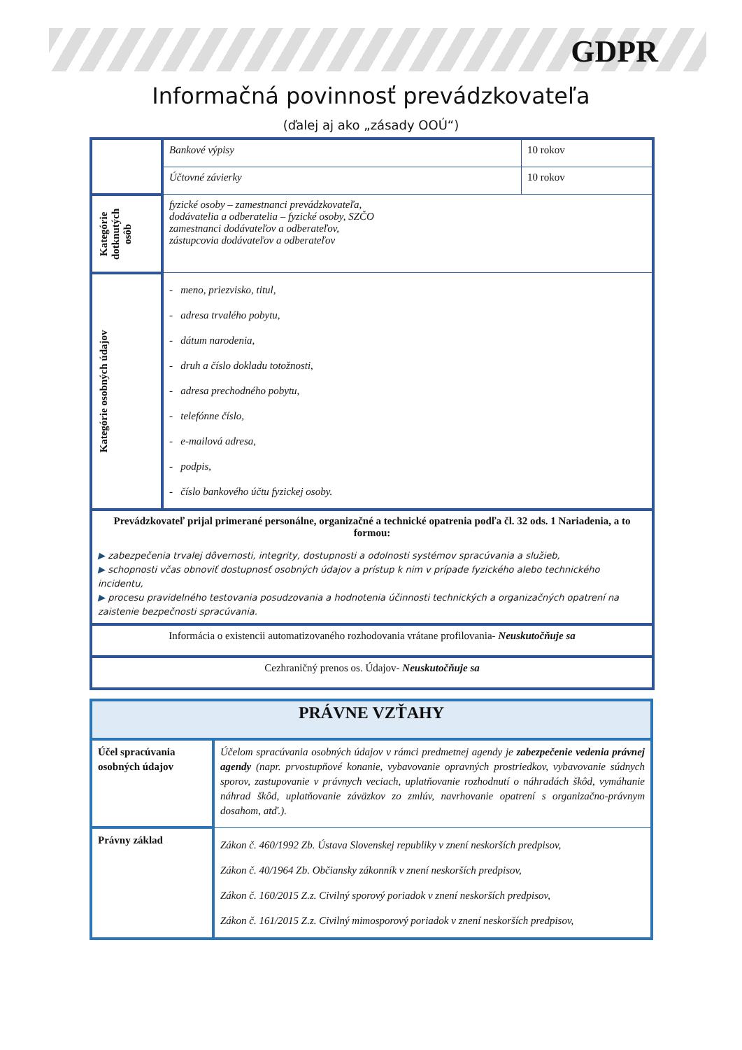GDPR
Informačná povinnosť prevádzkovateľa
(ďalej aj ako „zásady OOÚ“)
| | Bankové výpisy | 10 rokov |
| | Účtovné závierky | 10 rokov |
| Kategórie dotknutých osôb | fyzické osoby – zamestnanci prevádzkovateľa, dodávatelia a odberatelia – fyzické osoby, SZČO zamestnanci dodávateľov a odberateľov, zástupcovia dodávateľov a odberateľov | |
| Kategórie osobných údajov | - meno, priezvisko, titul, - adresa trvalého pobytu, - dátum narodenia, - druh a číslo dokladu totožnosti, - adresa prechodného pobytu, - telefónne číslo, - e-mailová adresa, - podpis, - číslo bankového účtu fyzickej osoby. | |
| Prevádzkovateľ prijal primerané personálne, organizačné a technické opatrenia podľa čl. 32 ods. 1 Nariadenia, a to formou: ▶ zabezpečenia trvalej dôvernosti, integrity, dostupnosti a odolnosti systémov spracúvania a služieb, ▶ schopnosti včas obnoviť dostupnosť osobných údajov a prístup k nim v prípade fyzického alebo technického incidentu, ▶ procesu pravidelného testovania posudzovania a hodnotenia účinnosti technických a organizačných opatrení na zaistenie bezpečnosti spracúvania. | | |
| Informácia o existencii automatizovaného rozhodovania vrátane profilovania- Neuskutočňuje sa | | |
| Cezhraničný prenos os. Údajov- Neuskutočňuje sa | | |
| PRÁVNE VZŤAHY | |
| Účel spracúvania osobných údajov | Účelom spracúvania osobných údajov v rámci predmetnej agendy je zabezpečenie vedenia právnej agendy (napr. prvostupňové konanie, vybavovanie opravných prostriedkov, vybavovanie súdnych sporov, zastupovanie v právnych veciach, uplatňovanie rozhodnutí o náhradách škôd, vymáhanie náhrad škôd, uplatňovanie záväzkov zo zmlúv, navrhovanie opatrení s organizačno-právnym dosahom, atď.). |
| Právny základ | Zákon č. 460/1992 Zb. Ústava Slovenskej republiky v znení neskorších predpisov, Zákon č. 40/1964 Zb. Občiansky zákonník v znení neskorších predpisov, Zákon č. 160/2015 Z.z. Civilný sporový poriadok v znení neskorších predpisov, Zákon č. 161/2015 Z.z. Civilný mimosporový poriadok v znení neskorších predpisov, |